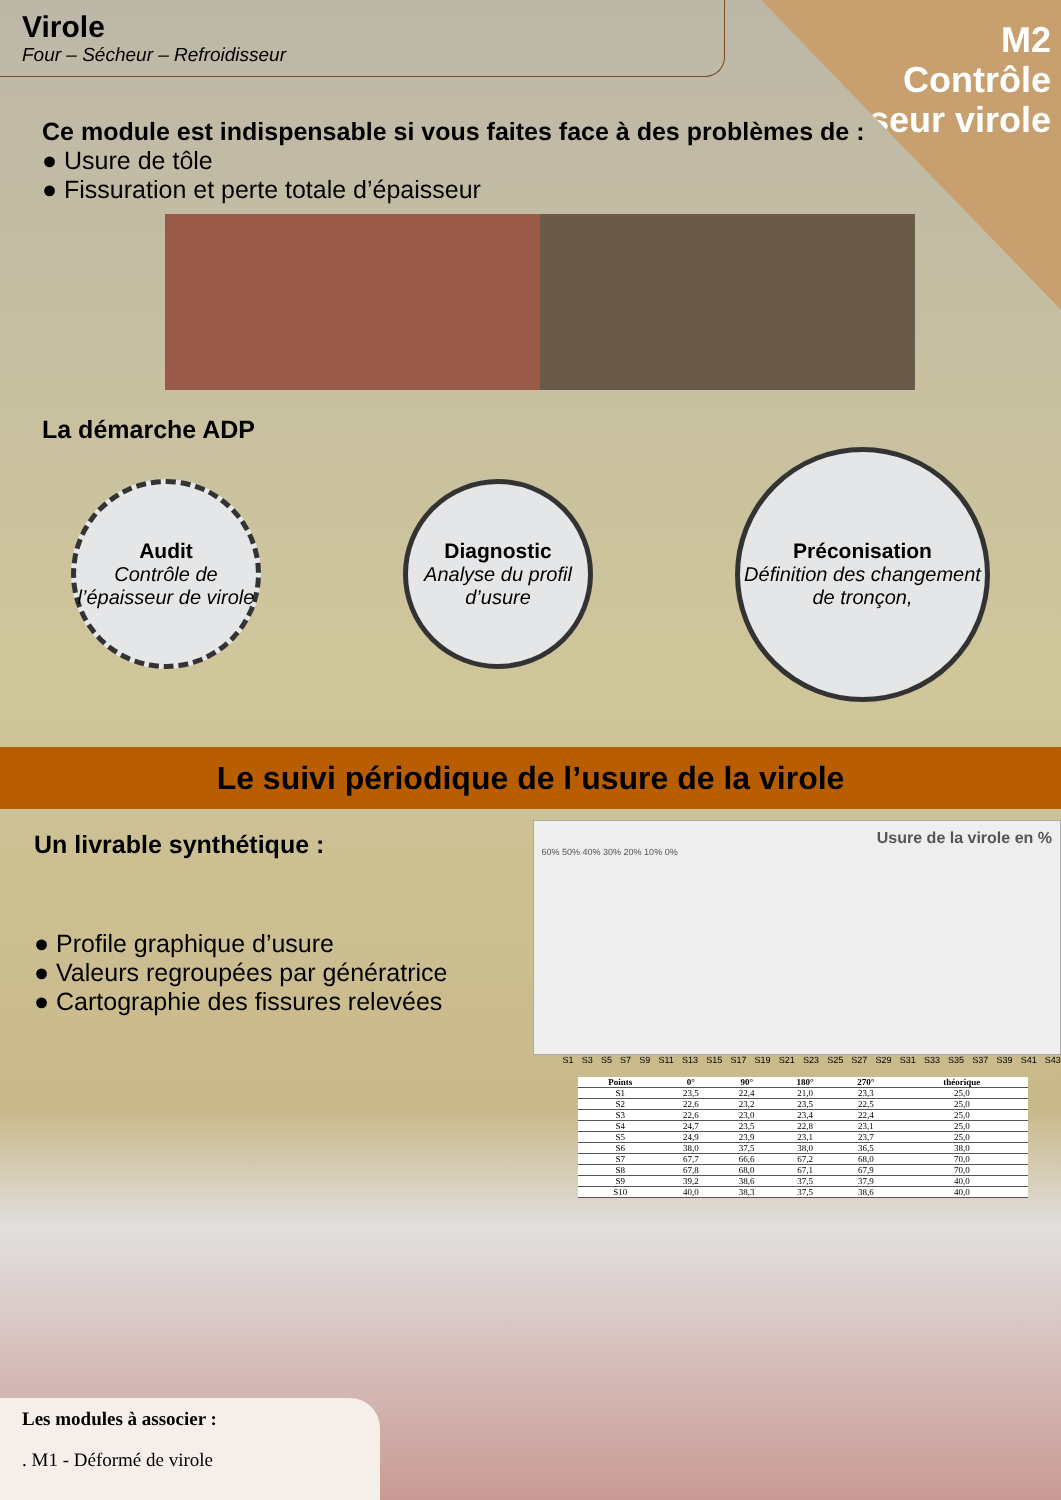Virole
Four – Sécheur – Refroidisseur
M2
Contrôle
épaisseur virole
Ce module est indispensable si vous faites face à des problèmes de :
● Usure de tôle
● Fissuration et perte totale d’épaisseur
La démarche ADP
Audit
Contrôle de l’épaisseur de virole
Diagnostic
Analyse du profil d’usure
Préconisation
Définition des changement de tronçon,
Le suivi périodique de l’usure de la virole
Un livrable synthétique :
● Profile graphique d’usure
● Valeurs regroupées par génératrice
● Cartographie des fissures relevées
Usure de la virole en %
60% 50% 40% 30% 20% 10% 0%
S1 S3 S5 S7 S9 S11 S13 S15 S17 S19 S21 S23 S25 S27 S29 S31 S33 S35 S37 S39 S41 S43
| Points | 0° | 90° | 180° | 270° | théorique |
| --- | --- | --- | --- | --- | --- |
| S1 | 23,5 | 22,4 | 21,0 | 23,3 | 25,0 |
| S2 | 22,6 | 23,2 | 23,5 | 22,5 | 25,0 |
| S3 | 22,6 | 23,0 | 23,4 | 22,4 | 25,0 |
| S4 | 24,7 | 23,5 | 22,8 | 23,1 | 25,0 |
| S5 | 24,9 | 23,9 | 23,1 | 23,7 | 25,0 |
| S6 | 38,0 | 37,5 | 38,0 | 36,5 | 38,0 |
| S7 | 67,7 | 66,6 | 67,2 | 68,0 | 70,0 |
| S8 | 67,8 | 68,0 | 67,1 | 67,9 | 70,0 |
| S9 | 39,2 | 38,6 | 37,5 | 37,9 | 40,0 |
| S10 | 40,0 | 38,3 | 37,5 | 38,6 | 40,0 |
Les modules à associer :
. M1 - Déformé de virole